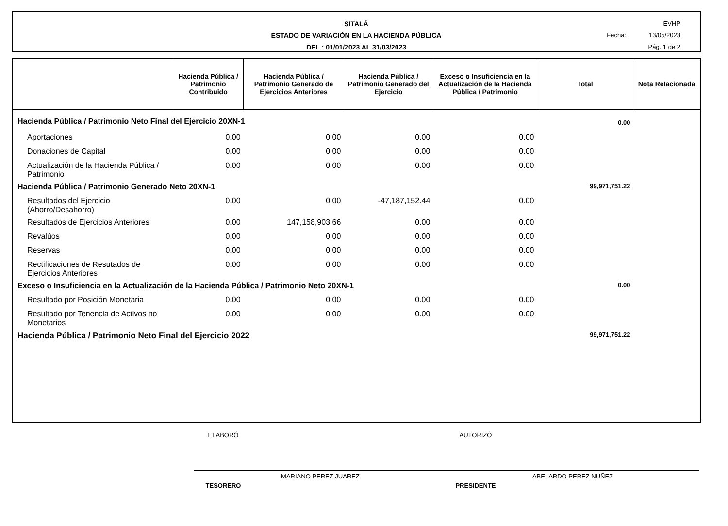SITALÁ
ESTADO DE VARIACIÓN EN LA HACIENDA PÚBLICA
DEL : 01/01/2023 AL 31/03/2023
EVHP
Fecha: 13/05/2023
Pág. 1 de 2
| | Hacienda Pública / Patrimonio Contribuido | Hacienda Pública / Patrimonio Generado de Ejercicios Anteriores | Hacienda Pública / Patrimonio Generado del Ejercicio | Exceso o Insuficiencia en la Actualización de la Hacienda Pública / Patrimonio | Total | Nota Relacionada |
| --- | --- | --- | --- | --- | --- | --- |
| Hacienda Pública / Patrimonio Neto Final del Ejercicio 20XN-1 | | | | | 0.00 | |
| Aportaciones | 0.00 | 0.00 | 0.00 | 0.00 | | |
| Donaciones de Capital | 0.00 | 0.00 | 0.00 | 0.00 | | |
| Actualización de la Hacienda Pública / Patrimonio | 0.00 | 0.00 | 0.00 | 0.00 | | |
| Hacienda Pública / Patrimonio Generado Neto 20XN-1 | | | | | 99,971,751.22 | |
| Resultados del Ejercicio (Ahorro/Desahorro) | 0.00 | 0.00 | -47,187,152.44 | 0.00 | | |
| Resultados de Ejercicios Anteriores | 0.00 | 147,158,903.66 | 0.00 | 0.00 | | |
| Revalúos | 0.00 | 0.00 | 0.00 | 0.00 | | |
| Reservas | 0.00 | 0.00 | 0.00 | 0.00 | | |
| Rectificaciones de Resutados de Ejercicios Anteriores | 0.00 | 0.00 | 0.00 | 0.00 | | |
| Exceso o Insuficiencia en la Actualización de la Hacienda Pública / Patrimonio Neto 20XN-1 | | | | | 0.00 | |
| Resultado por Posición Monetaria | 0.00 | 0.00 | 0.00 | 0.00 | | |
| Resultado por Tenencia de Activos no Monetarios | 0.00 | 0.00 | 0.00 | 0.00 | | |
| Hacienda Pública / Patrimonio Neto Final del Ejercicio 2022 | | | | | 99,971,751.22 | |
ELABORÓ
MARIANO PEREZ JUAREZ
TESORERO
AUTORIZÓ
ABELARDO PEREZ NUÑEZ
PRESIDENTE